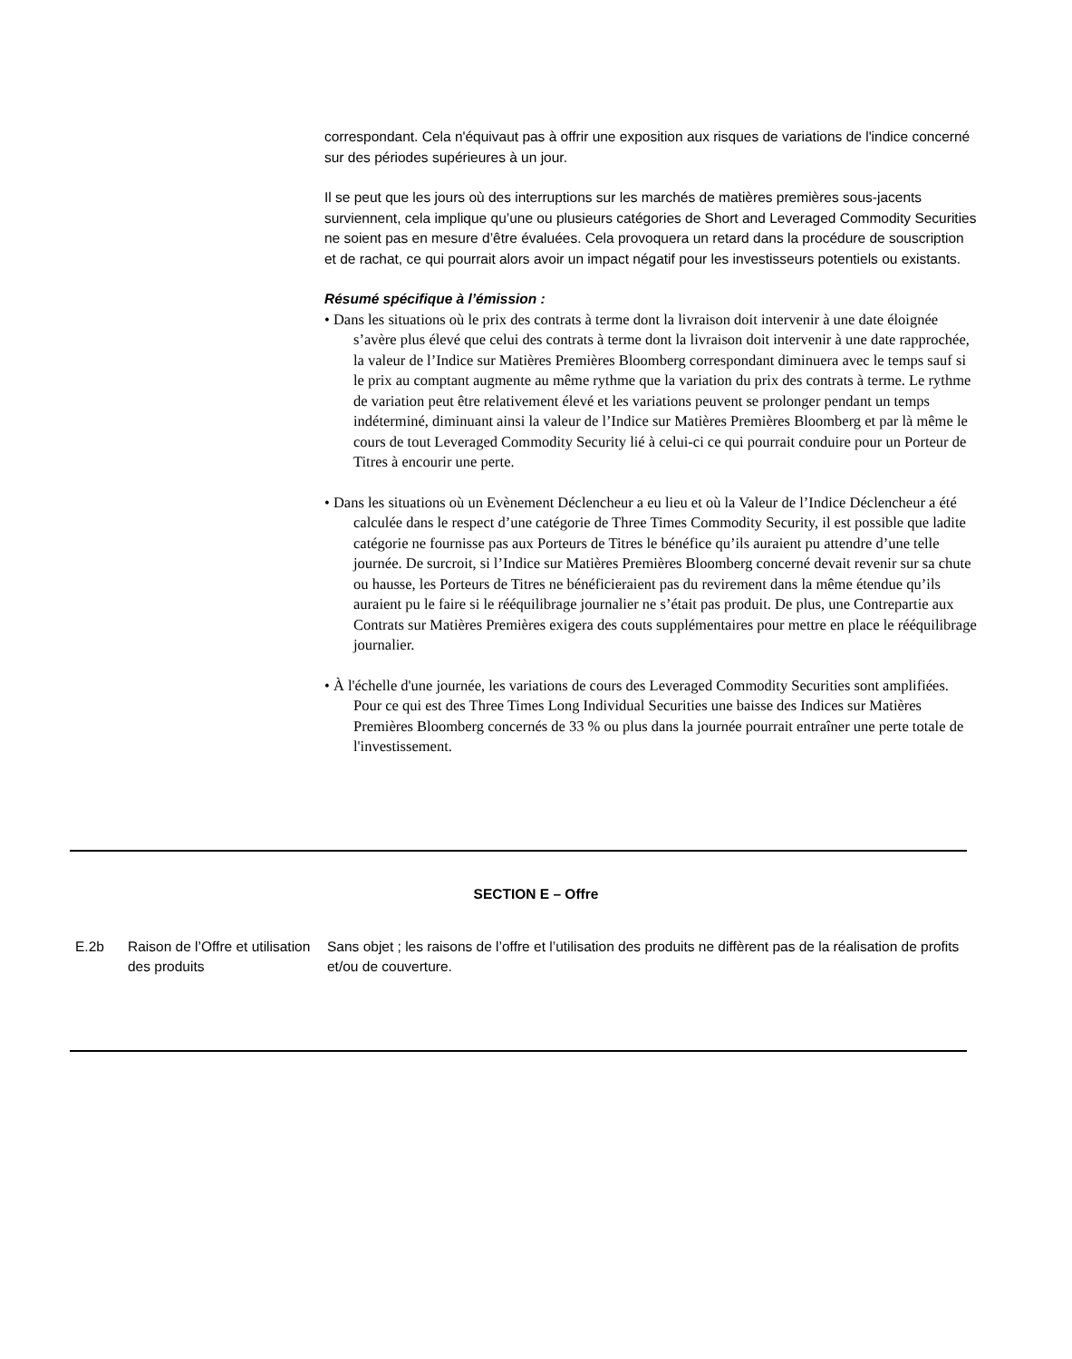correspondant. Cela n'équivaut pas à offrir une exposition aux risques de variations de l'indice concerné sur des périodes supérieures à un jour.
Il se peut que les jours où des interruptions sur les marchés de matières premières sous-jacents surviennent, cela implique qu’une ou plusieurs catégories de Short and Leveraged Commodity Securities ne soient pas en mesure d’être évaluées. Cela provoquera un retard dans la procédure de souscription et de rachat, ce qui pourrait alors avoir un impact négatif pour les investisseurs potentiels ou existants.
Résumé spécifique à l’émission :
• Dans les situations où le prix des contrats à terme dont la livraison doit intervenir à une date éloignée s’avère plus élevé que celui des contrats à terme dont la livraison doit intervenir à une date rapprochée, la valeur de l’Indice sur Matières Premières Bloomberg correspondant diminuera avec le temps sauf si le prix au comptant augmente au même rythme que la variation du prix des contrats à terme. Le rythme de variation peut être relativement élevé et les variations peuvent se prolonger pendant un temps indéterminé, diminuant ainsi la valeur de l’Indice sur Matières Premières Bloomberg et par là même le cours de tout Leveraged Commodity Security lié à celui-ci ce qui pourrait conduire pour un Porteur de Titres à encourir une perte.
• Dans les situations où un Evènement Déclencheur a eu lieu et où la Valeur de l’Indice Déclencheur a été calculée dans le respect d’une catégorie de Three Times Commodity Security, il est possible que ladite catégorie ne fournisse pas aux Porteurs de Titres le bénéfice qu’ils auraient pu attendre d’une telle journée. De surcroit, si l’Indice sur Matières Premières Bloomberg concerné devait revenir sur sa chute ou hausse, les Porteurs de Titres ne bénéficieraient pas du revirement dans la même étendue qu’ils auraient pu le faire si le rééquilibrage journalier ne s’était pas produit. De plus, une Contrepartie aux Contrats sur Matières Premières exigera des couts supplémentaires pour mettre en place le rééquilibrage journalier.
• À l'échelle d'une journée, les variations de cours des Leveraged Commodity Securities sont amplifiées. Pour ce qui est des Three Times Long Individual Securities une baisse des Indices sur Matières Premières Bloomberg concernés de 33 % ou plus dans la journée pourrait entraîner une perte totale de l'investissement.
SECTION E – Offre
| E.2b | Raison de l’Offre et utilisation des produits | Sans objet ; les raisons de l’offre et l’utilisation des produits ne diffèrent pas de la réalisation de profits et/ou de couverture. |